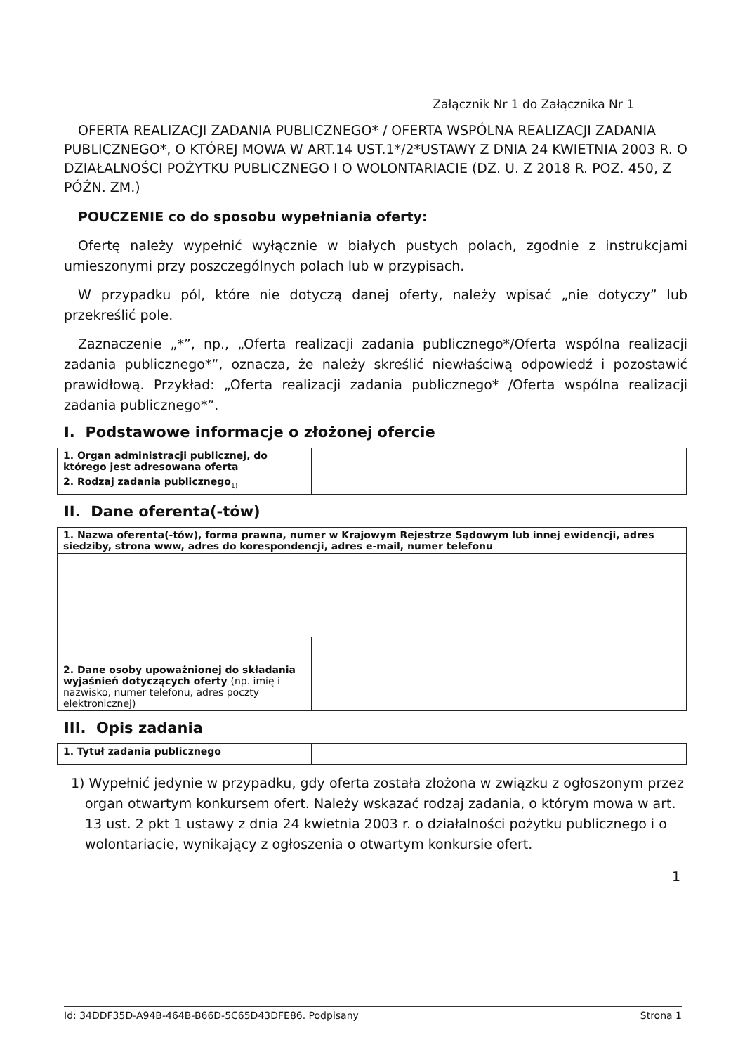Załącznik Nr 1 do Załącznika Nr 1
OFERTA REALIZACJI ZADANIA PUBLICZNEGO* / OFERTA WSPÓLNA REALIZACJI ZADANIA PUBLICZNEGO*, O KTÓREJ MOWA W ART.14 UST.1*/2*USTAWY Z DNIA 24 KWIETNIA 2003 R. O DZIAŁALNOŚCI POŻYTKU PUBLICZNEGO I O WOLONTARIACIE (DZ. U. Z 2018 R. POZ. 450, Z PÓŹN. ZM.)
POUCZENIE co do sposobu wypełniania oferty:
Ofertę należy wypełnić wyłącznie w białych pustych polach, zgodnie z instrukcjami umieszonymi przy poszczególnych polach lub w przypisach.
W przypadku pól, które nie dotyczą danej oferty, należy wpisać „nie dotyczy” lub przekreślić pole.
Zaznaczenie „*”, np., „Oferta realizacji zadania publicznego*/Oferta wspólna realizacji zadania publicznego*”, oznacza, że należy skreślić niewłaściwą odpowiedź i pozostawić prawidłową. Przykład: „Oferta realizacji zadania publicznego* /Oferta wspólna realizacji zadania publicznego*”.
I. Podstawowe informacje o złożonej ofercie
| 1. Organ administracji publicznej, do którego jest adresowana oferta | |
| 2. Rodzaj zadania publicznego<sub>1)</sub> | |
II. Dane oferenta(-tów)
| 1. Nazwa oferenta(-tów), forma prawna, numer w Krajowym Rejestrze Sądowym lub innej ewidencji, adres siedziby, strona www, adres do korespondencji, adres e-mail, numer telefonu | |
| 2. Dane osoby upoważnionej do składania wyjaśnień dotyczących oferty (np. imię i nazwisko, numer telefonu, adres poczty elektronicznej) | |
III. Opis zadania
| 1. Tytuł zadania publicznego | |
1) Wypełnić jedynie w przypadku, gdy oferta została złożona w związku z ogłoszonym przez organ otwartym konkursem ofert. Należy wskazać rodzaj zadania, o którym mowa w art. 13 ust. 2 pkt 1 ustawy z dnia 24 kwietnia 2003 r. o działalności pożytku publicznego i o wolontariacie, wynikający z ogłoszenia o otwartym konkursie ofert.
1
Id: 34DDF35D-A94B-464B-B66D-5C65D43DFE86. Podpisany Strona 1